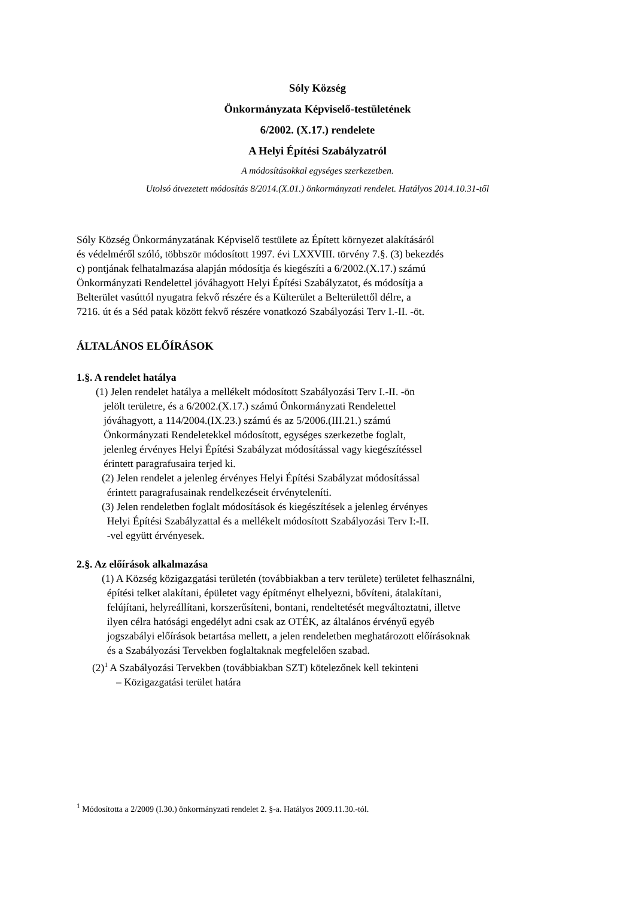Sóly Község
Önkormányzata Képviselő-testületének
6/2002. (X.17.) rendelete
A Helyi Építési Szabályzatról
A módosításokkal egységes szerkezetben.
Utolsó átvezetett módosítás 8/2014.(X.01.) önkormányzati rendelet. Hatályos 2014.10.31-től
Sóly Község Önkormányzatának Képviselő testülete az Épített környezet alakításáról
és védelméről szóló, többször módosított 1997. évi LXXVIII. törvény 7.§. (3) bekezdés
c) pontjának felhatalmazása alapján módosítja és kiegészíti a 6/2002.(X.17.) számú
Önkormányzati Rendelettel jóváhagyott Helyi Építési Szabályzatot, és módosítja a
Belterület vasúttól nyugatra fekvő részére és a Külterület a Belterülettől délre, a
7216. út és a Séd patak között fekvő részére vonatkozó Szabályozási Terv I.-II. -öt.
ÁLTALÁNOS ELŐÍRÁSOK
1.§. A rendelet hatálya
(1) Jelen rendelet hatálya a mellékelt módosított Szabályozási Terv I.-II. -ön
jelölt területre, és a 6/2002.(X.17.) számú Önkormányzati Rendelettel
jóváhagyott, a 114/2004.(IX.23.) számú és az 5/2006.(III.21.) számú
Önkormányzati Rendeletekkel módosított, egységes szerkezetbe foglalt,
jelenleg érvényes Helyi Építési Szabályzat módosítással vagy kiegészítéssel
érintett paragrafusaira terjed ki.
(2) Jelen rendelet a jelenleg érvényes Helyi Építési Szabályzat módosítással
érintett paragrafusainak rendelkezéseit érvényteleníti.
(3) Jelen rendeletben foglalt módosítások és kiegészítések a jelenleg érvényes
Helyi Építési Szabályzattal és a mellékelt módosított Szabályozási Terv I:-II.
-vel együtt érvényesek.
2.§. Az előírások alkalmazása
(1) A Község közigazgatási területén (továbbiakban a terv területe) területet felhasználni,
építési telket alakítani, épületet vagy építményt elhelyezni, bővíteni, átalakítani,
felújítani, helyreállítani, korszerűsíteni, bontani, rendeltetését megváltoztatni, illetve
ilyen célra hatósági engedélyt adni csak az OTÉK, az általános érvényű egyéb
jogszabályi előírások betartása mellett, a jelen rendeletben meghatározott előírásoknak
és a Szabályozási Tervekben foglaltaknak megfelelően szabad.
(2)<sup>1</sup> A Szabályozási Tervekben (továbbiakban SZT) kötelezőnek kell tekinteni
– Közigazgatási terület határa
<sup>1</sup> Módosította a 2/2009 (I.30.) önkormányzati rendelet 2. §-a. Hatályos 2009.11.30.-tól.